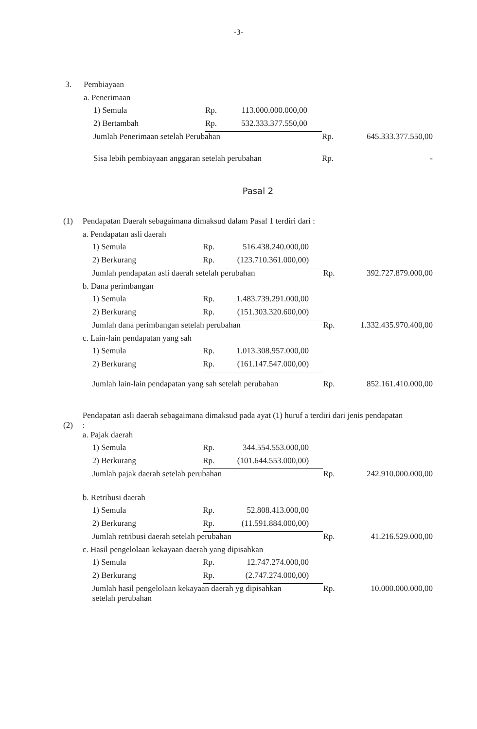-3-
| 3. | Pembiayaan | | | | | |
| | a. Penerimaan | | | | | |
| | 1) Semula | Rp. | 113.000.000.000,00 | | | |
| | 2) Bertambah | Rp. | 532.333.377.550,00 | | | |
| | Jumlah Penerimaan setelah Perubahan | | | | Rp. | 645.333.377.550,00 |
| | Sisa lebih pembiayaan anggaran setelah perubahan | | | | Rp. | - |
Pasal 2
| (1) | Pendapatan Daerah sebagaimana dimaksud dalam Pasal 1 terdiri dari : | | | | | |
| | a. Pendapatan asli daerah | | | | | |
| | 1) Semula | Rp. | 516.438.240.000,00 | | | |
| | 2) Berkurang | Rp. | (123.710.361.000,00) | | | |
| | Jumlah pendapatan asli daerah setelah perubahan | | | | Rp. | 392.727.879.000,00 |
| | b. Dana perimbangan | | | | | |
| | 1) Semula | Rp. | 1.483.739.291.000,00 | | | |
| | 2) Berkurang | Rp. | (151.303.320.600,00) | | | |
| | Jumlah dana perimbangan setelah perubahan | | | | Rp. | 1.332.435.970.400,00 |
| | c. Lain-lain pendapatan yang sah | | | | | |
| | 1) Semula | Rp. | 1.013.308.957.000,00 | | | |
| | 2) Berkurang | Rp. | (161.147.547.000,00) | | | |
| | Jumlah lain-lain pendapatan yang sah setelah perubahan | | | | Rp. | 852.161.410.000,00 |
| (2) | Pendapatan asli daerah sebagaimana dimaksud pada ayat (1) huruf a terdiri dari jenis pendapatan : | | | | | |
| | a. Pajak daerah | | | | | |
| | 1) Semula | Rp. | 344.554.553.000,00 | | | |
| | 2) Berkurang | Rp. | (101.644.553.000,00) | | | |
| | Jumlah pajak daerah setelah perubahan | | | | Rp. | 242.910.000.000,00 |
| | b. Retribusi daerah | | | | | |
| | 1) Semula | Rp. | 52.808.413.000,00 | | | |
| | 2) Berkurang | Rp. | (11.591.884.000,00) | | | |
| | Jumlah retribusi daerah setelah perubahan | | | | Rp. | 41.216.529.000,00 |
| | c. Hasil pengelolaan kekayaan daerah yang dipisahkan | | | | | |
| | 1) Semula | Rp. | 12.747.274.000,00 | | | |
| | 2) Berkurang | Rp. | (2.747.274.000,00) | | | |
| | Jumlah hasil pengelolaan kekayaan daerah yg dipisahkan setelah perubahan | | | | Rp. | 10.000.000.000,00 |